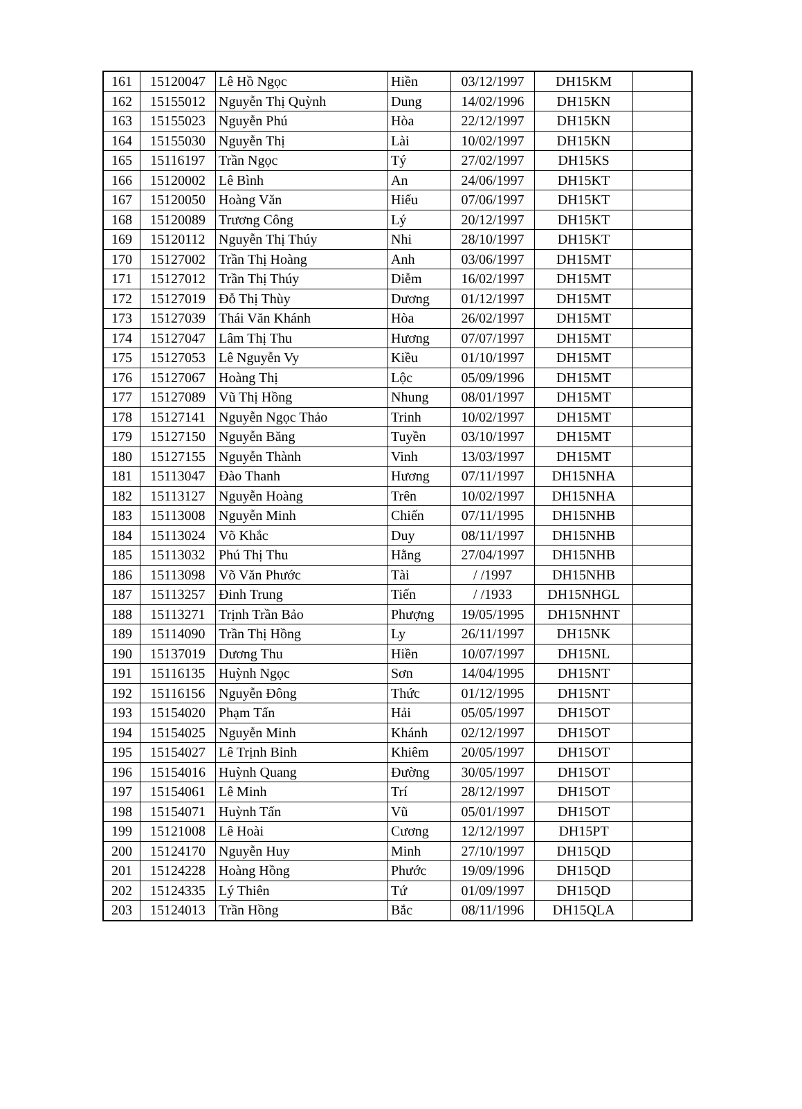| 161 | 15120047 | Lê Hồ Ngọc | Hiền | 03/12/1997 | DH15KM | |
| 162 | 15155012 | Nguyễn Thị Quỳnh | Dung | 14/02/1996 | DH15KN | |
| 163 | 15155023 | Nguyễn Phú | Hòa | 22/12/1997 | DH15KN | |
| 164 | 15155030 | Nguyễn Thị | Lài | 10/02/1997 | DH15KN | |
| 165 | 15116197 | Trần Ngọc | Tý | 27/02/1997 | DH15KS | |
| 166 | 15120002 | Lê Bình | An | 24/06/1997 | DH15KT | |
| 167 | 15120050 | Hoàng Văn | Hiếu | 07/06/1997 | DH15KT | |
| 168 | 15120089 | Trương Công | Lý | 20/12/1997 | DH15KT | |
| 169 | 15120112 | Nguyễn Thị Thúy | Nhi | 28/10/1997 | DH15KT | |
| 170 | 15127002 | Trần Thị Hoàng | Anh | 03/06/1997 | DH15MT | |
| 171 | 15127012 | Trần Thị Thúy | Diễm | 16/02/1997 | DH15MT | |
| 172 | 15127019 | Đỗ Thị Thùy | Dương | 01/12/1997 | DH15MT | |
| 173 | 15127039 | Thái Văn Khánh | Hòa | 26/02/1997 | DH15MT | |
| 174 | 15127047 | Lâm Thị Thu | Hương | 07/07/1997 | DH15MT | |
| 175 | 15127053 | Lê Nguyễn Vy | Kiều | 01/10/1997 | DH15MT | |
| 176 | 15127067 | Hoàng Thị | Lộc | 05/09/1996 | DH15MT | |
| 177 | 15127089 | Vũ Thị Hồng | Nhung | 08/01/1997 | DH15MT | |
| 178 | 15127141 | Nguyễn Ngọc Thảo | Trinh | 10/02/1997 | DH15MT | |
| 179 | 15127150 | Nguyễn Băng | Tuyền | 03/10/1997 | DH15MT | |
| 180 | 15127155 | Nguyễn Thành | Vinh | 13/03/1997 | DH15MT | |
| 181 | 15113047 | Đào Thanh | Hương | 07/11/1997 | DH15NHA | |
| 182 | 15113127 | Nguyễn Hoàng | Trên | 10/02/1997 | DH15NHA | |
| 183 | 15113008 | Nguyễn Minh | Chiến | 07/11/1995 | DH15NHB | |
| 184 | 15113024 | Võ Khắc | Duy | 08/11/1997 | DH15NHB | |
| 185 | 15113032 | Phú Thị Thu | Hằng | 27/04/1997 | DH15NHB | |
| 186 | 15113098 | Võ Văn Phước | Tài | / /1997 | DH15NHB | |
| 187 | 15113257 | Đinh Trung | Tiến | / /1933 | DH15NHGL | |
| 188 | 15113271 | Trịnh Trần Bảo | Phượng | 19/05/1995 | DH15NHNT | |
| 189 | 15114090 | Trần Thị Hồng | Ly | 26/11/1997 | DH15NK | |
| 190 | 15137019 | Dương Thu | Hiền | 10/07/1997 | DH15NL | |
| 191 | 15116135 | Huỳnh Ngọc | Sơn | 14/04/1995 | DH15NT | |
| 192 | 15116156 | Nguyễn Đông | Thức | 01/12/1995 | DH15NT | |
| 193 | 15154020 | Phạm Tấn | Hải | 05/05/1997 | DH15OT | |
| 194 | 15154025 | Nguyễn Minh | Khánh | 02/12/1997 | DH15OT | |
| 195 | 15154027 | Lê Trịnh Bỉnh | Khiêm | 20/05/1997 | DH15OT | |
| 196 | 15154016 | Huỳnh Quang | Đường | 30/05/1997 | DH15OT | |
| 197 | 15154061 | Lê Minh | Trí | 28/12/1997 | DH15OT | |
| 198 | 15154071 | Huỳnh Tấn | Vũ | 05/01/1997 | DH15OT | |
| 199 | 15121008 | Lê Hoài | Cương | 12/12/1997 | DH15PT | |
| 200 | 15124170 | Nguyễn Huy | Minh | 27/10/1997 | DH15QD | |
| 201 | 15124228 | Hoàng Hồng | Phước | 19/09/1996 | DH15QD | |
| 202 | 15124335 | Lý Thiên | Tứ | 01/09/1997 | DH15QD | |
| 203 | 15124013 | Trần Hồng | Bắc | 08/11/1996 | DH15QLA | |